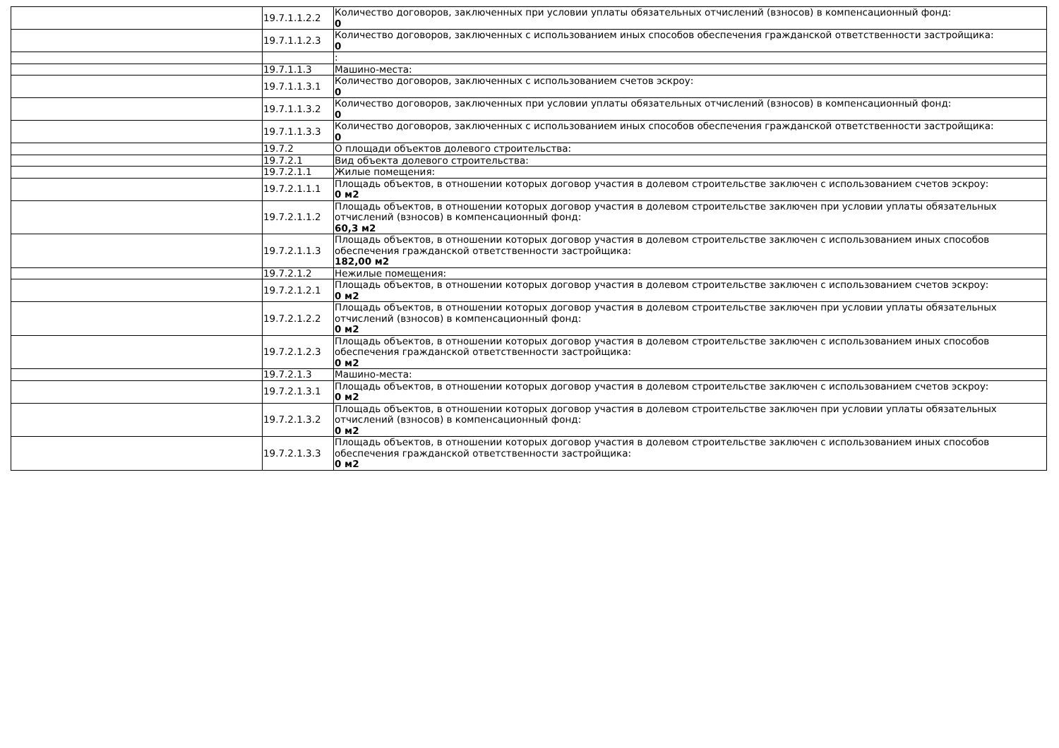| | 19.7.1.1.2.2 | Количество договоров, заключенных при условии уплаты обязательных отчислений (взносов) в компенсационный фонд: 0 |
| | 19.7.1.1.2.3 | Количество договоров, заключенных с использованием иных способов обеспечения гражданской ответственности застройщика: 0 |
| | | : |
| | 19.7.1.1.3 | Машино-места: |
| | 19.7.1.1.3.1 | Количество договоров, заключенных с использованием счетов эскроу: 0 |
| | 19.7.1.1.3.2 | Количество договоров, заключенных при условии уплаты обязательных отчислений (взносов) в компенсационный фонд: 0 |
| | 19.7.1.1.3.3 | Количество договоров, заключенных с использованием иных способов обеспечения гражданской ответственности застройщика: 0 |
| | 19.7.2 | О площади объектов долевого строительства: |
| | 19.7.2.1 | Вид объекта долевого строительства: |
| | 19.7.2.1.1 | Жилые помещения: |
| | 19.7.2.1.1.1 | Площадь объектов, в отношении которых договор участия в долевом строительстве заключен с использованием счетов эскроу: 0 м2 |
| | 19.7.2.1.1.2 | Площадь объектов, в отношении которых договор участия в долевом строительстве заключен при условии уплаты обязательных отчислений (взносов) в компенсационный фонд: 60,3 м2 |
| | 19.7.2.1.1.3 | Площадь объектов, в отношении которых договор участия в долевом строительстве заключен с использованием иных способов обеспечения гражданской ответственности застройщика: 182,00 м2 |
| | 19.7.2.1.2 | Нежилые помещения: |
| | 19.7.2.1.2.1 | Площадь объектов, в отношении которых договор участия в долевом строительстве заключен с использованием счетов эскроу: 0 м2 |
| | 19.7.2.1.2.2 | Площадь объектов, в отношении которых договор участия в долевом строительстве заключен при условии уплаты обязательных отчислений (взносов) в компенсационный фонд: 0 м2 |
| | 19.7.2.1.2.3 | Площадь объектов, в отношении которых договор участия в долевом строительстве заключен с использованием иных способов обеспечения гражданской ответственности застройщика: 0 м2 |
| | 19.7.2.1.3 | Машино-места: |
| | 19.7.2.1.3.1 | Площадь объектов, в отношении которых договор участия в долевом строительстве заключен с использованием счетов эскроу: 0 м2 |
| | 19.7.2.1.3.2 | Площадь объектов, в отношении которых договор участия в долевом строительстве заключен при условии уплаты обязательных отчислений (взносов) в компенсационный фонд: 0 м2 |
| | 19.7.2.1.3.3 | Площадь объектов, в отношении которых договор участия в долевом строительстве заключен с использованием иных способов обеспечения гражданской ответственности застройщика: 0 м2 |